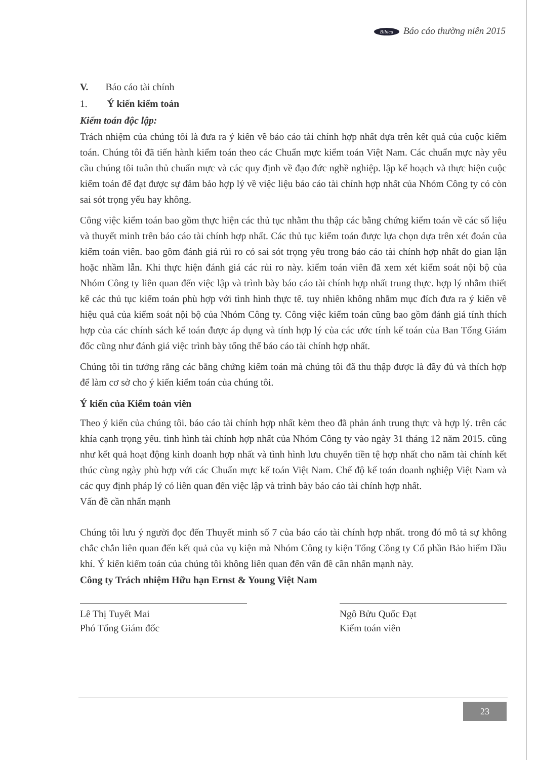Bibica Báo cáo thường niên 2015
V. Báo cáo tài chính
1. Ý kiến kiểm toán
Kiểm toán độc lập:
Trách nhiệm của chúng tôi là đưa ra ý kiến về báo cáo tài chính hợp nhất dựa trên kết quả của cuộc kiểm toán. Chúng tôi đã tiến hành kiểm toán theo các Chuẩn mực kiểm toán Việt Nam. Các chuẩn mực này yêu cầu chúng tôi tuân thủ chuẩn mực và các quy định về đạo đức nghề nghiệp. lập kế hoạch và thực hiện cuộc kiểm toán để đạt được sự đảm bảo hợp lý về việc liệu báo cáo tài chính hợp nhất của Nhóm Công ty có còn sai sót trọng yếu hay không.
Công việc kiểm toán bao gồm thực hiện các thủ tục nhằm thu thập các bằng chứng kiểm toán về các số liệu và thuyết minh trên báo cáo tài chính hợp nhất. Các thủ tục kiểm toán được lựa chọn dựa trên xét đoán của kiểm toán viên. bao gồm đánh giá rủi ro có sai sót trọng yếu trong báo cáo tài chính hợp nhất do gian lận hoặc nhầm lẫn. Khi thực hiện đánh giá các rủi ro này. kiểm toán viên đã xem xét kiểm soát nội bộ của Nhóm Công ty liên quan đến việc lập và trình bày báo cáo tài chính hợp nhất trung thực. hợp lý nhằm thiết kế các thủ tục kiểm toán phù hợp với tình hình thực tế. tuy nhiên không nhằm mục đích đưa ra ý kiến về hiệu quả của kiểm soát nội bộ của Nhóm Công ty. Công việc kiểm toán cũng bao gồm đánh giá tính thích hợp của các chính sách kế toán được áp dụng và tính hợp lý của các ước tính kế toán của Ban Tổng Giám đốc cũng như đánh giá việc trình bày tổng thể báo cáo tài chính hợp nhất.
Chúng tôi tin tưởng rằng các bằng chứng kiểm toán mà chúng tôi đã thu thập được là đầy đủ và thích hợp để làm cơ sở cho ý kiến kiểm toán của chúng tôi.
Ý kiến của Kiểm toán viên
Theo ý kiến của chúng tôi. báo cáo tài chính hợp nhất kèm theo đã phản ánh trung thực và hợp lý. trên các khía cạnh trọng yếu. tình hình tài chính hợp nhất của Nhóm Công ty vào ngày 31 tháng 12 năm 2015. cũng như kết quả hoạt động kinh doanh hợp nhất và tình hình lưu chuyển tiền tệ hợp nhất cho năm tài chính kết thúc cùng ngày phù hợp với các Chuẩn mực kế toán Việt Nam. Chế độ kế toán doanh nghiệp Việt Nam và các quy định pháp lý có liên quan đến việc lập và trình bày báo cáo tài chính hợp nhất.
Vấn đề cần nhấn mạnh
Chúng tôi lưu ý người đọc đến Thuyết minh số 7 của báo cáo tài chính hợp nhất. trong đó mô tả sự không chắc chắn liên quan đến kết quả của vụ kiện mà Nhóm Công ty kiện Tổng Công ty Cổ phần Bảo hiểm Dầu khí. Ý kiến kiểm toán của chúng tôi không liên quan đến vấn đề cần nhấn mạnh này.
Công ty Trách nhiệm Hữu hạn Ernst & Young Việt Nam
Lê Thị Tuyết Mai
Phó Tổng Giám đốc
Ngô Bửu Quốc Đạt
Kiểm toán viên
23